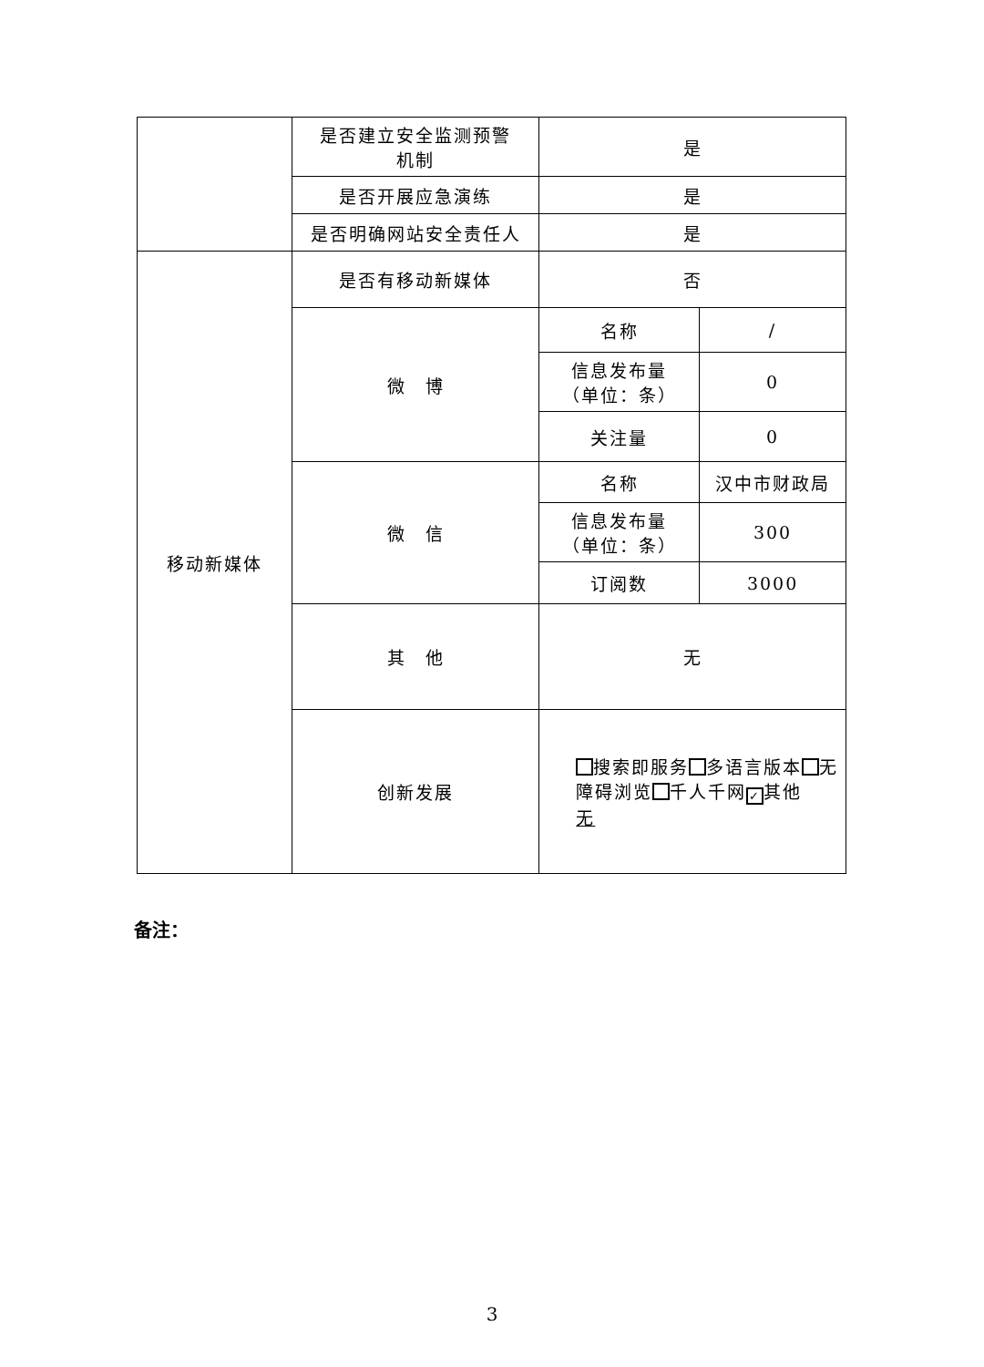| | 是否建立安全监测预警 机制 | 是 | |
| | 是否开展应急演练 | 是 | |
| | 是否明确网站安全责任人 | 是 | |
| 移动新媒体 | 是否有移动新媒体 | 否 | |
| | 微 博 | 名称 | / |
| | | 信息发布量 （单位：条） | 0 |
| | | 关注量 | 0 |
| | 微 信 | 名称 | 汉中市财政局 |
| | | 信息发布量 （单位：条） | 300 |
| | | 订阅数 | 3000 |
| | 其 他 | 无 | |
| | 创新发展 | 搜索即服务 多语言版本 无障碍浏览 千人千网 ✓ 其他 无 | |
备注：
3